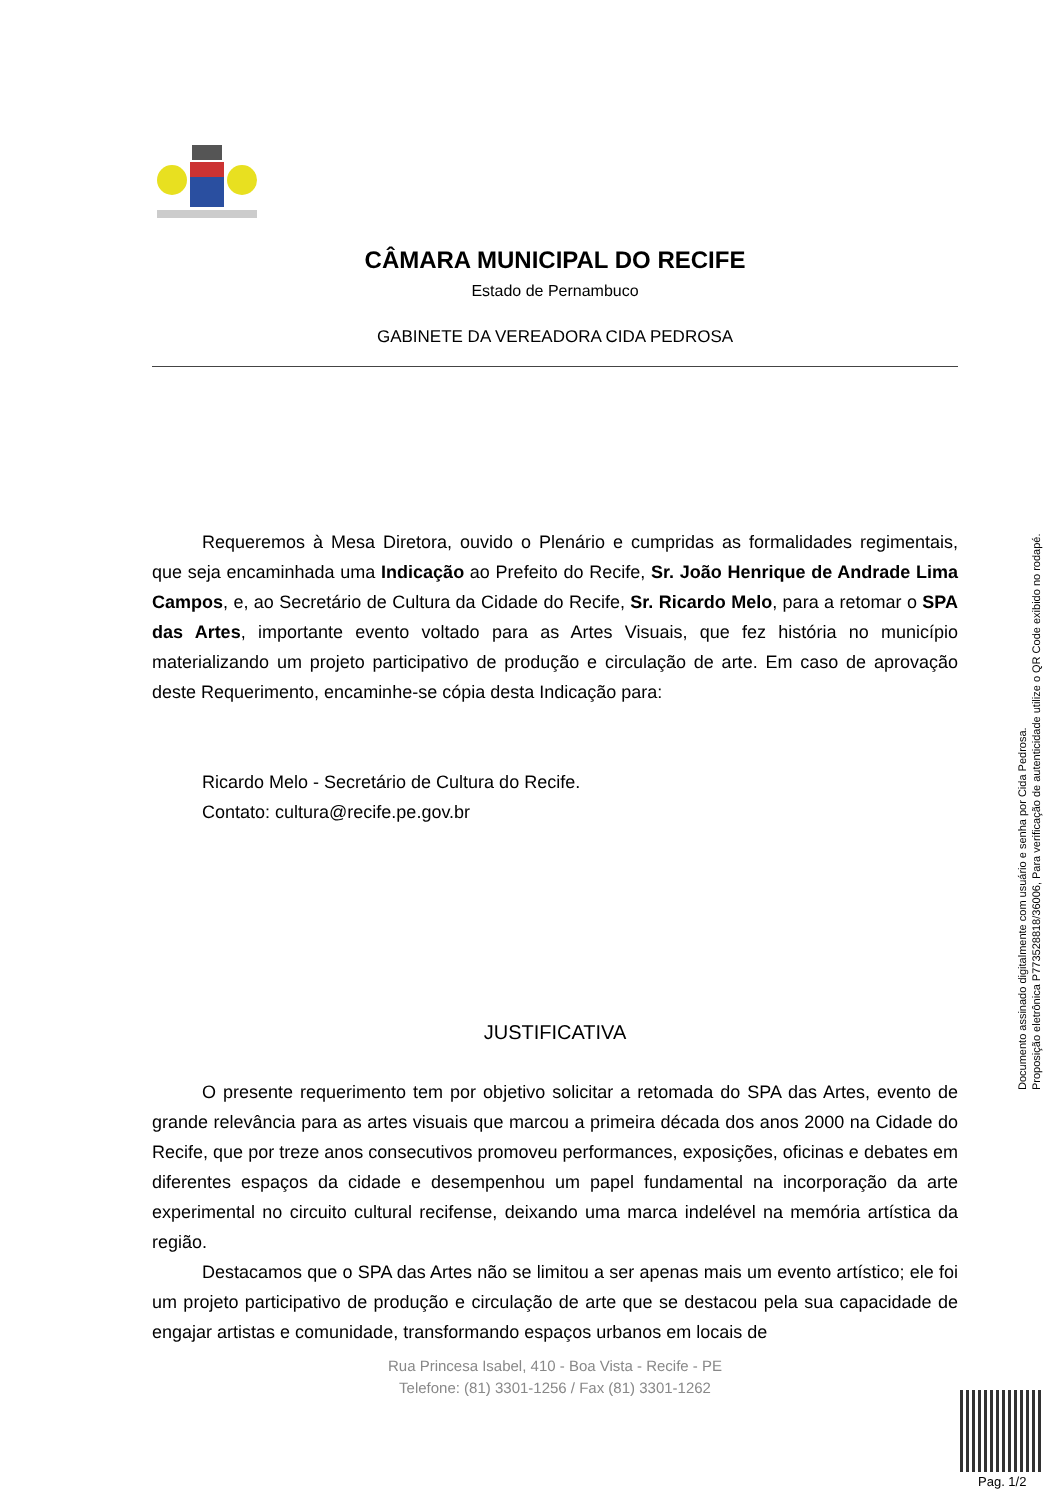CÂMARA MUNICIPAL DO RECIFE
Estado de Pernambuco
GABINETE DA VEREADORA CIDA PEDROSA
Requeremos à Mesa Diretora, ouvido o Plenário e cumpridas as formalidades regimentais, que seja encaminhada uma Indicação ao Prefeito do Recife, Sr. João Henrique de Andrade Lima Campos, e, ao Secretário de Cultura da Cidade do Recife, Sr. Ricardo Melo, para a retomar o SPA das Artes, importante evento voltado para as Artes Visuais, que fez história no município materializando um projeto participativo de produção e circulação de arte. Em caso de aprovação deste Requerimento, encaminhe-se cópia desta Indicação para:
Ricardo Melo - Secretário de Cultura do Recife.
Contato: cultura@recife.pe.gov.br
JUSTIFICATIVA
O presente requerimento tem por objetivo solicitar a retomada do SPA das Artes, evento de grande relevância para as artes visuais que marcou a primeira década dos anos 2000 na Cidade do Recife, que por treze anos consecutivos promoveu performances, exposições, oficinas e debates em diferentes espaços da cidade e desempenhou um papel fundamental na incorporação da arte experimental no circuito cultural recifense, deixando uma marca indelével na memória artística da região.
Destacamos que o SPA das Artes não se limitou a ser apenas mais um evento artístico; ele foi um projeto participativo de produção e circulação de arte que se destacou pela sua capacidade de engajar artistas e comunidade, transformando espaços urbanos em locais de
Documento assinado digitalmente com usuário e senha por Cida Pedrosa.
Proposição eletrônica P773528818/36006, Para verificação de autenticidade utilize o QR Code exibido no rodapé.
Rua Princesa Isabel, 410 - Boa Vista - Recife - PE
Telefone: (81) 3301-1256 / Fax (81) 3301-1262
Pag. 1/2